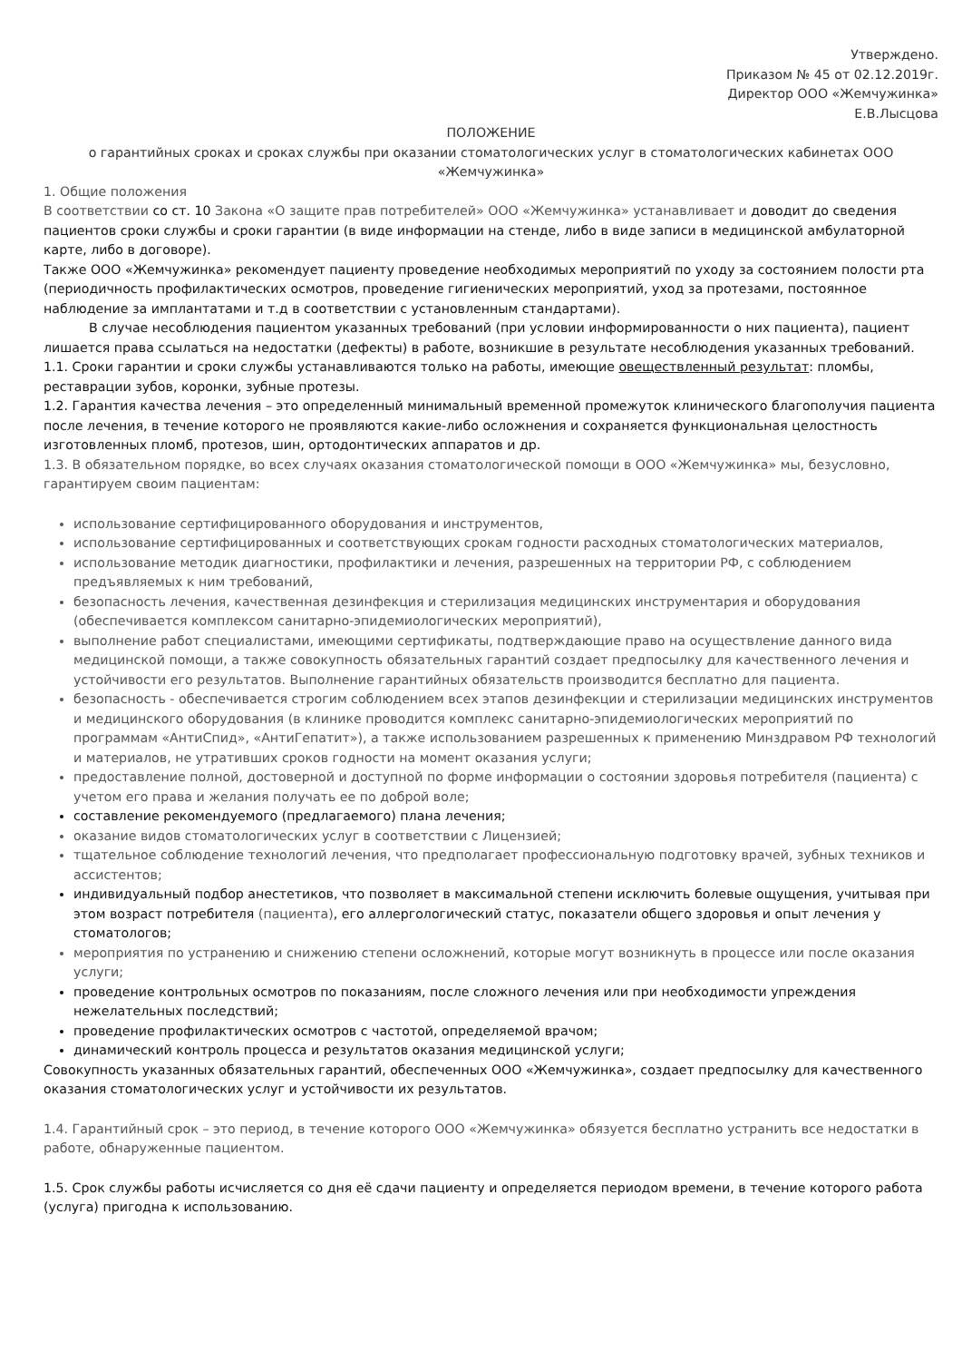Утверждено.
Приказом № 45 от 02.12.2019г.
Директор ООО «Жемчужинка»
Е.В.Лысцова
ПОЛОЖЕНИЕ
о гарантийных сроках и сроках службы при оказании стоматологических услуг в стоматологических кабинетах ООО «Жемчужинка»
1. Общие положения
В соответствии со ст. 10 Закона «О защите прав потребителей» ООО «Жемчужинка» устанавливает и доводит до сведения пациентов сроки службы и сроки гарантии (в виде информации на стенде, либо в виде записи в медицинской амбулаторной карте, либо в договоре).
Также ООО «Жемчужинка» рекомендует пациенту проведение необходимых мероприятий по уходу за состоянием полости рта (периодичность профилактических осмотров, проведение гигиенических мероприятий, уход за протезами, постоянное наблюдение за имплантатами и т.д в соответствии с установленным стандартами).
В случае несоблюдения пациентом указанных требований (при условии информированности о них пациента), пациент лишается права ссылаться на недостатки (дефекты) в работе, возникшие в результате несоблюдения указанных требований.
1.1. Сроки гарантии и сроки службы устанавливаются только на работы, имеющие овеществленный результат: пломбы, реставрации зубов, коронки, зубные протезы.
1.2. Гарантия качества лечения – это определенный минимальный временной промежуток клинического благополучия пациента после лечения, в течение которого не проявляются какие-либо осложнения и сохраняется функциональная целостность изготовленных пломб, протезов, шин, ортодонтических аппаратов и др.
1.3. В обязательном порядке, во всех случаях оказания стоматологической помощи в ООО «Жемчужинка» мы, безусловно, гарантируем своим пациентам:
использование сертифицированного оборудования и инструментов,
использование сертифицированных и соответствующих срокам годности расходных стоматологических материалов,
использование методик диагностики, профилактики и лечения, разрешенных на территории РФ, с соблюдением предъявляемых к ним требований,
безопасность лечения, качественная дезинфекция и стерилизация медицинских инструментария и оборудования (обеспечивается комплексом санитарно-эпидемиологических мероприятий),
выполнение работ специалистами, имеющими сертификаты, подтверждающие право на осуществление данного вида медицинской помощи, а также совокупность обязательных гарантий создает предпосылку для качественного лечения и устойчивости его результатов. Выполнение гарантийных обязательств производится бесплатно для пациента.
безопасность - обеспечивается строгим соблюдением всех этапов дезинфекции и стерилизации медицинских инструментов и медицинского оборудования (в клинике проводится комплекс санитарно-эпидемиологических мероприятий по программам «АнтиСпид», «АнтиГепатит»), а также использованием разрешенных к применению Минздравом РФ технологий и материалов, не утративших сроков годности на момент оказания услуги;
предоставление полной, достоверной и доступной по форме информации о состоянии здоровья потребителя (пациента) с учетом его права и желания получать ее по доброй воле;
составление рекомендуемого (предлагаемого) плана лечения;
оказание видов стоматологических услуг в соответствии с Лицензией;
тщательное соблюдение технологий лечения, что предполагает профессиональную подготовку врачей, зубных техников и ассистентов;
индивидуальный подбор анестетиков, что позволяет в максимальной степени исключить болевые ощущения, учитывая при этом возраст потребителя (пациента), его аллергологический статус, показатели общего здоровья и опыт лечения у стоматологов;
мероприятия по устранению и снижению степени осложнений, которые могут возникнуть в процессе или после оказания услуги;
проведение контрольных осмотров по показаниям, после сложного лечения или при необходимости упреждения нежелательных последствий;
проведение профилактических осмотров с частотой, определяемой врачом;
динамический контроль процесса и результатов оказания медицинской услуги;
Совокупность указанных обязательных гарантий, обеспеченных ООО «Жемчужинка», создает предпосылку для качественного оказания стоматологических услуг и устойчивости их результатов.
1.4. Гарантийный срок – это период, в течение которого ООО «Жемчужинка» обязуется бесплатно устранить все недостатки в работе, обнаруженные пациентом.
1.5. Срок службы работы исчисляется со дня её сдачи пациенту и определяется периодом времени, в течение которого работа (услуга) пригодна к использованию.